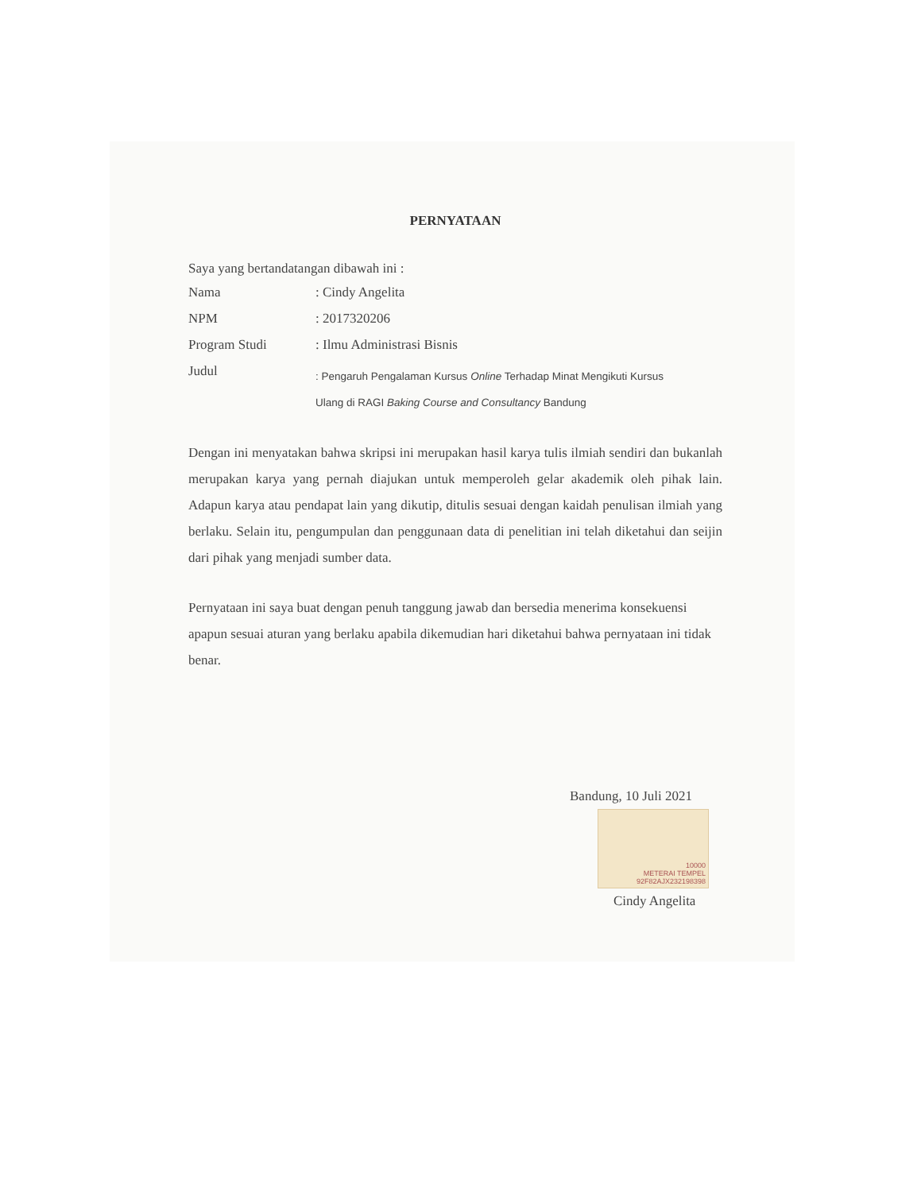PERNYATAAN
Saya yang bertandatangan dibawah ini :
| Nama | : Cindy Angelita |
| NPM | : 2017320206 |
| Program Studi | : Ilmu Administrasi Bisnis |
| Judul | : Pengaruh Pengalaman Kursus Online Terhadap Minat Mengikuti Kursus Ulang di RAGI Baking Course and Consultancy Bandung |
Dengan ini menyatakan bahwa skripsi ini merupakan hasil karya tulis ilmiah sendiri dan bukanlah merupakan karya yang pernah diajukan untuk memperoleh gelar akademik oleh pihak lain. Adapun karya atau pendapat lain yang dikutip, ditulis sesuai dengan kaidah penulisan ilmiah yang berlaku. Selain itu, pengumpulan dan penggunaan data di penelitian ini telah diketahui dan seijin dari pihak yang menjadi sumber data.
Pernyataan ini saya buat dengan penuh tanggung jawab dan bersedia menerima konsekuensi apapun sesuai aturan yang berlaku apabila dikemudian hari diketahui bahwa pernyataan ini tidak benar.
Bandung, 10 Juli 2021
10000
METERAI TEMPEL
92F82AJX232198398
Cindy Angelita